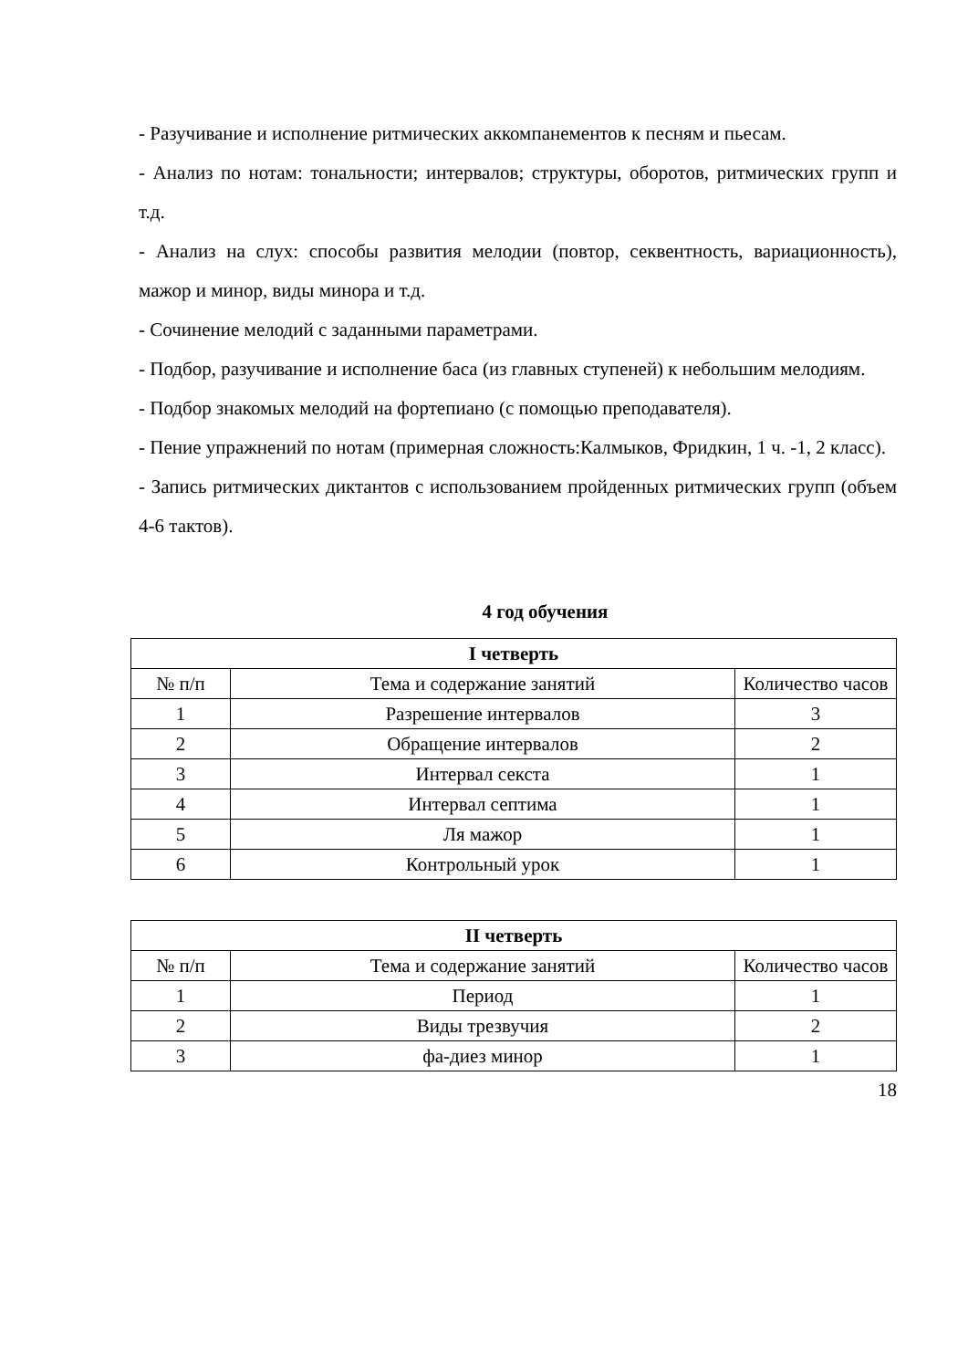- Разучивание и исполнение ритмических аккомпанементов к песням и пьесам.
- Анализ по нотам: тональности; интервалов; структуры, оборотов, ритмических групп и т.д.
- Анализ на слух: способы развития мелодии (повтор, секвентность, вариационность), мажор и минор, виды минора и т.д.
- Сочинение мелодий с заданными параметрами.
- Подбор, разучивание и исполнение баса (из главных ступеней) к небольшим мелодиям.
- Подбор знакомых мелодий на фортепиано (с помощью преподавателя).
- Пение упражнений по нотам (примерная сложность:Калмыков, Фридкин, 1 ч. -1, 2 класс).
- Запись ритмических диктантов с использованием пройденных ритмических групп (объем 4-6 тактов).
4 год обучения
| I четверть | | |
| --- | --- | --- |
| № п/п | Тема и содержание занятий | Количество часов |
| 1 | Разрешение интервалов | 3 |
| 2 | Обращение интервалов | 2 |
| 3 | Интервал секста | 1 |
| 4 | Интервал септима | 1 |
| 5 | Ля мажор | 1 |
| 6 | Контрольный урок | 1 |
| II четверть | | |
| --- | --- | --- |
| № п/п | Тема и содержание занятий | Количество часов |
| 1 | Период | 1 |
| 2 | Виды трезвучия | 2 |
| 3 | фа-диез минор | 1 |
18